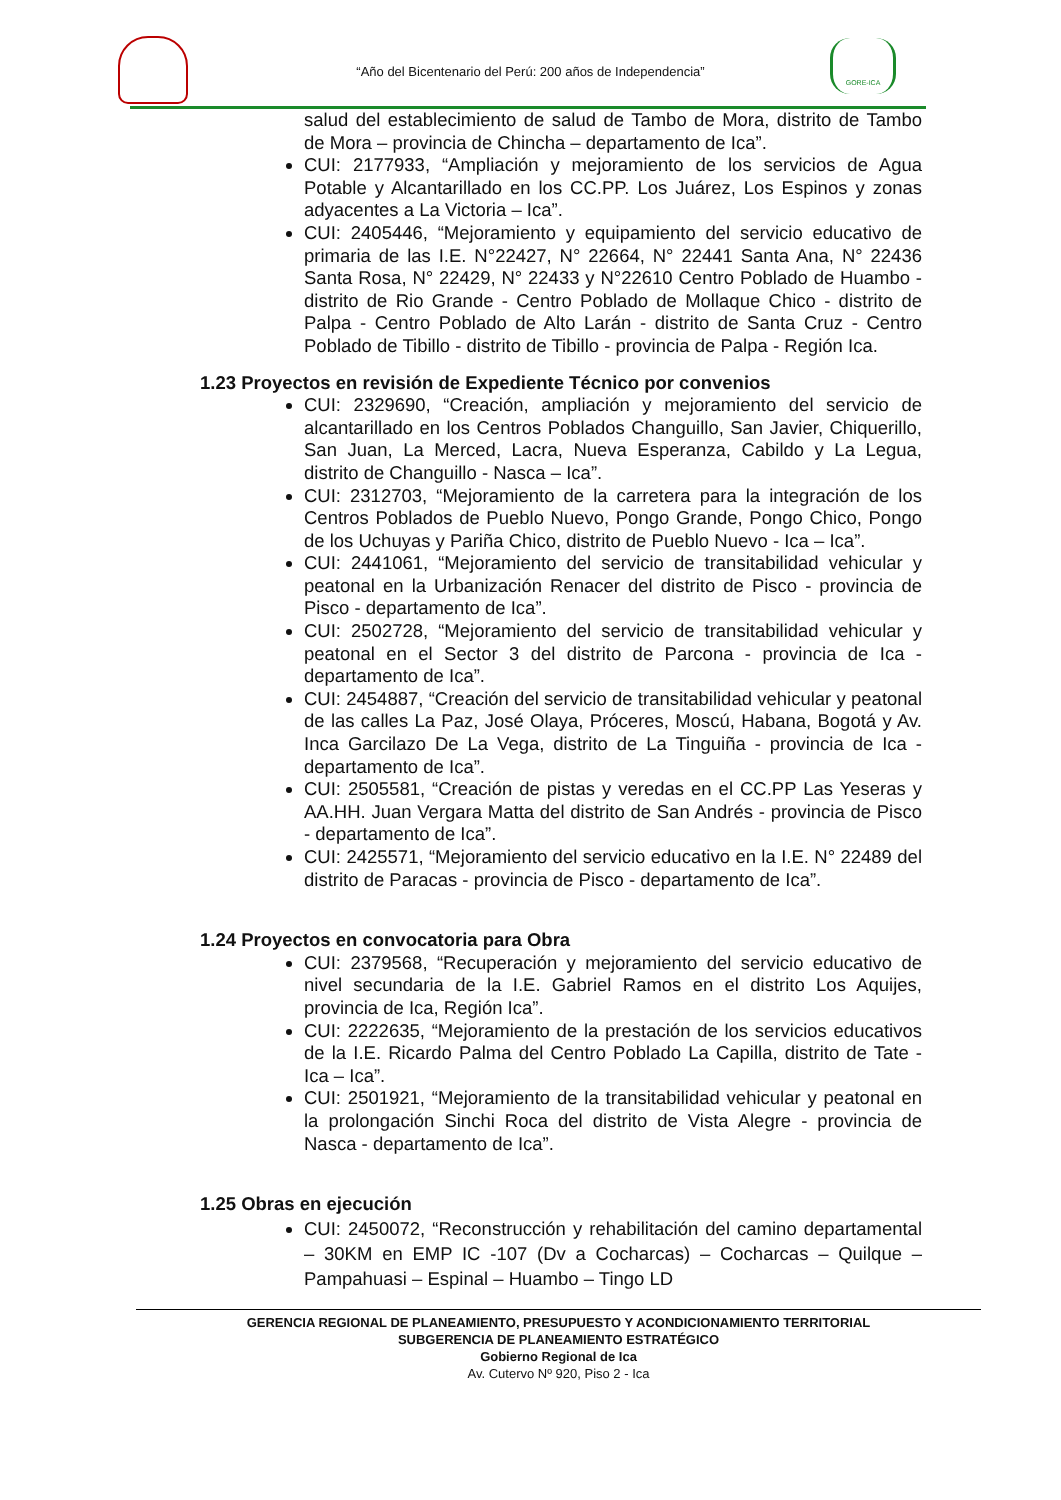“Año del Bicentenario del Perú: 200 años de Independencia”
GORE-ICA
salud del establecimiento de salud de Tambo de Mora, distrito de Tambo de Mora – provincia de Chincha – departamento de Ica”.
CUI: 2177933, “Ampliación y mejoramiento de los servicios de Agua Potable y Alcantarillado en los CC.PP. Los Juárez, Los Espinos y zonas adyacentes a La Victoria – Ica”.
CUI: 2405446, “Mejoramiento y equipamiento del servicio educativo de primaria de las I.E. N°22427, N° 22664, N° 22441 Santa Ana, N° 22436 Santa Rosa, N° 22429, N° 22433 y N°22610 Centro Poblado de Huambo - distrito de Rio Grande - Centro Poblado de Mollaque Chico - distrito de Palpa - Centro Poblado de Alto Larán - distrito de Santa Cruz - Centro Poblado de Tibillo - distrito de Tibillo - provincia de Palpa - Región Ica.
1.23 Proyectos en revisión de Expediente Técnico por convenios
CUI: 2329690, “Creación, ampliación y mejoramiento del servicio de alcantarillado en los Centros Poblados Changuillo, San Javier, Chiquerillo, San Juan, La Merced, Lacra, Nueva Esperanza, Cabildo y La Legua, distrito de Changuillo - Nasca – Ica”.
CUI: 2312703, “Mejoramiento de la carretera para la integración de los Centros Poblados de Pueblo Nuevo, Pongo Grande, Pongo Chico, Pongo de los Uchuyas y Pariña Chico, distrito de Pueblo Nuevo - Ica – Ica”.
CUI: 2441061, “Mejoramiento del servicio de transitabilidad vehicular y peatonal en la Urbanización Renacer del distrito de Pisco - provincia de Pisco - departamento de Ica”.
CUI: 2502728, “Mejoramiento del servicio de transitabilidad vehicular y peatonal en el Sector 3 del distrito de Parcona - provincia de Ica - departamento de Ica”.
CUI: 2454887, “Creación del servicio de transitabilidad vehicular y peatonal de las calles La Paz, José Olaya, Próceres, Moscú, Habana, Bogotá y Av. Inca Garcilazo De La Vega, distrito de La Tinguiña - provincia de Ica - departamento de Ica”.
CUI: 2505581, “Creación de pistas y veredas en el CC.PP Las Yeseras y AA.HH. Juan Vergara Matta del distrito de San Andrés - provincia de Pisco - departamento de Ica”.
CUI: 2425571, “Mejoramiento del servicio educativo en la I.E. N° 22489 del distrito de Paracas - provincia de Pisco - departamento de Ica”.
1.24 Proyectos en convocatoria para Obra
CUI: 2379568, “Recuperación y mejoramiento del servicio educativo de nivel secundaria de la I.E. Gabriel Ramos en el distrito Los Aquijes, provincia de Ica, Región Ica”.
CUI: 2222635, “Mejoramiento de la prestación de los servicios educativos de la I.E. Ricardo Palma del Centro Poblado La Capilla, distrito de Tate - Ica – Ica”.
CUI: 2501921, “Mejoramiento de la transitabilidad vehicular y peatonal en la prolongación Sinchi Roca del distrito de Vista Alegre - provincia de Nasca - departamento de Ica”.
1.25 Obras en ejecución
CUI: 2450072, “Reconstrucción y rehabilitación del camino departamental – 30KM en EMP IC -107 (Dv a Cocharcas) – Cocharcas – Quilque – Pampahuasi – Espinal – Huambo – Tingo LD
GERENCIA REGIONAL DE PLANEAMIENTO, PRESUPUESTO Y ACONDICIONAMIENTO TERRITORIAL
SUBGERENCIA DE PLANEAMIENTO ESTRATÉGICO
Gobierno Regional de Ica
Av. Cutervo Nº 920, Piso 2 - Ica